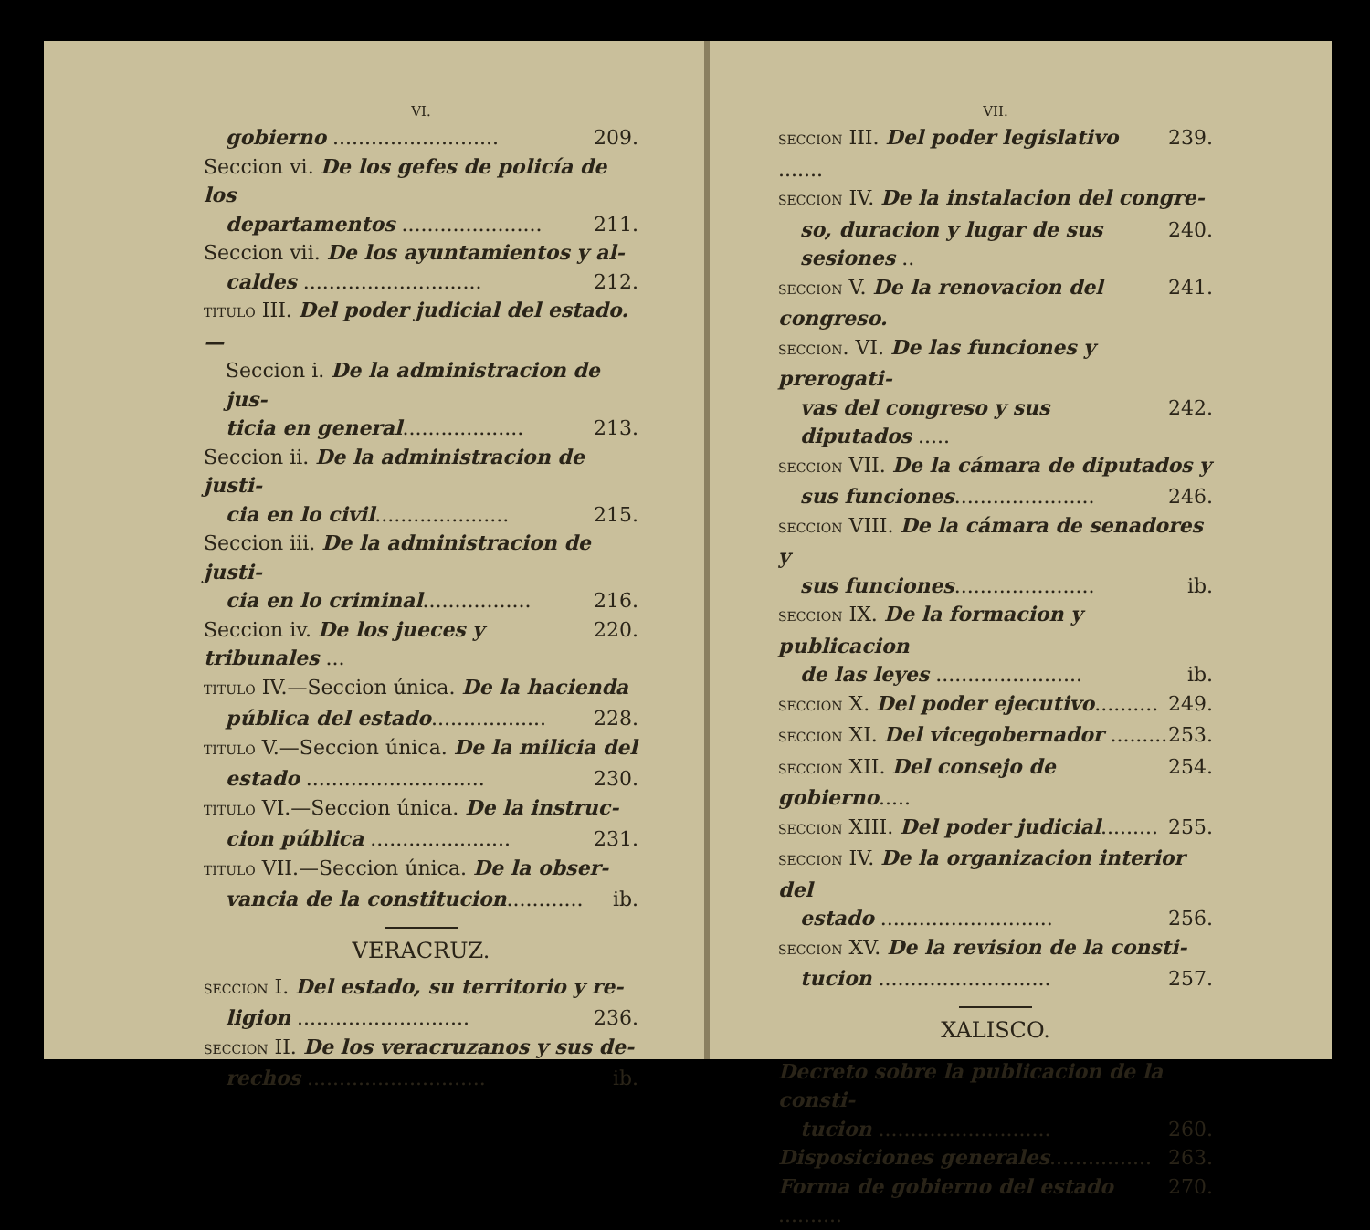VI.
gobierno .......................... 209.
Seccion vi. De los gefes de policía de los
departamentos ...................... 211.
Seccion vii. De los ayuntamientos y al-
caldes ............................ 212.
TITULO III. Del poder judicial del estado.—
Seccion i. De la administracion de jus-
ticia en general................... 213.
Seccion ii. De la administracion de justi-
cia en lo civil..................... 215.
Seccion iii. De la administracion de justi-
cia en lo criminal................. 216.
Seccion iv. De los jueces y tribunales ... 220.
TITULO IV.—Seccion única. De la hacienda
pública del estado.................. 228.
TITULO V.—Seccion única. De la milicia del
estado ............................ 230.
TITULO VI.—Seccion única. De la instruc-
cion pública ...................... 231.
TITULO VII.—Seccion única. De la obser-
vancia de la constitucion............ ib.
VERACRUZ.
SECCION I. Del estado, su territorio y re-
ligion ........................... 236.
SECCION II. De los veracruzanos y sus de-
rechos ............................ ib.
VII.
SECCION III. Del poder legislativo ....... 239.
SECCION IV. De la instalacion del congre-
so, duracion y lugar de sus sesiones .. 240.
SECCION V. De la renovacion del congreso. 241.
SECCION. VI. De las funciones y prerogati-
vas del congreso y sus diputados ..... 242.
SECCION VII. De la cámara de diputados y
sus funciones...................... 246.
SECCION VIII. De la cámara de senadores y
sus funciones...................... ib.
SECCION IX. De la formacion y publicacion
de las leyes ....................... ib.
SECCION X. Del poder ejecutivo.......... 249.
SECCION XI. Del vicegobernador ......... 253.
SECCION XII. Del consejo de gobierno..... 254.
SECCION XIII. Del poder judicial......... 255.
SECCION IV. De la organizacion interior del
estado ........................... 256.
SECCION XV. De la revision de la consti-
tucion ........................... 257.
XALISCO.
Decreto sobre la publicacion de la consti-
tucion ........................... 260.
Disposiciones generales................ 263.
Forma de gobierno del estado .......... 270.